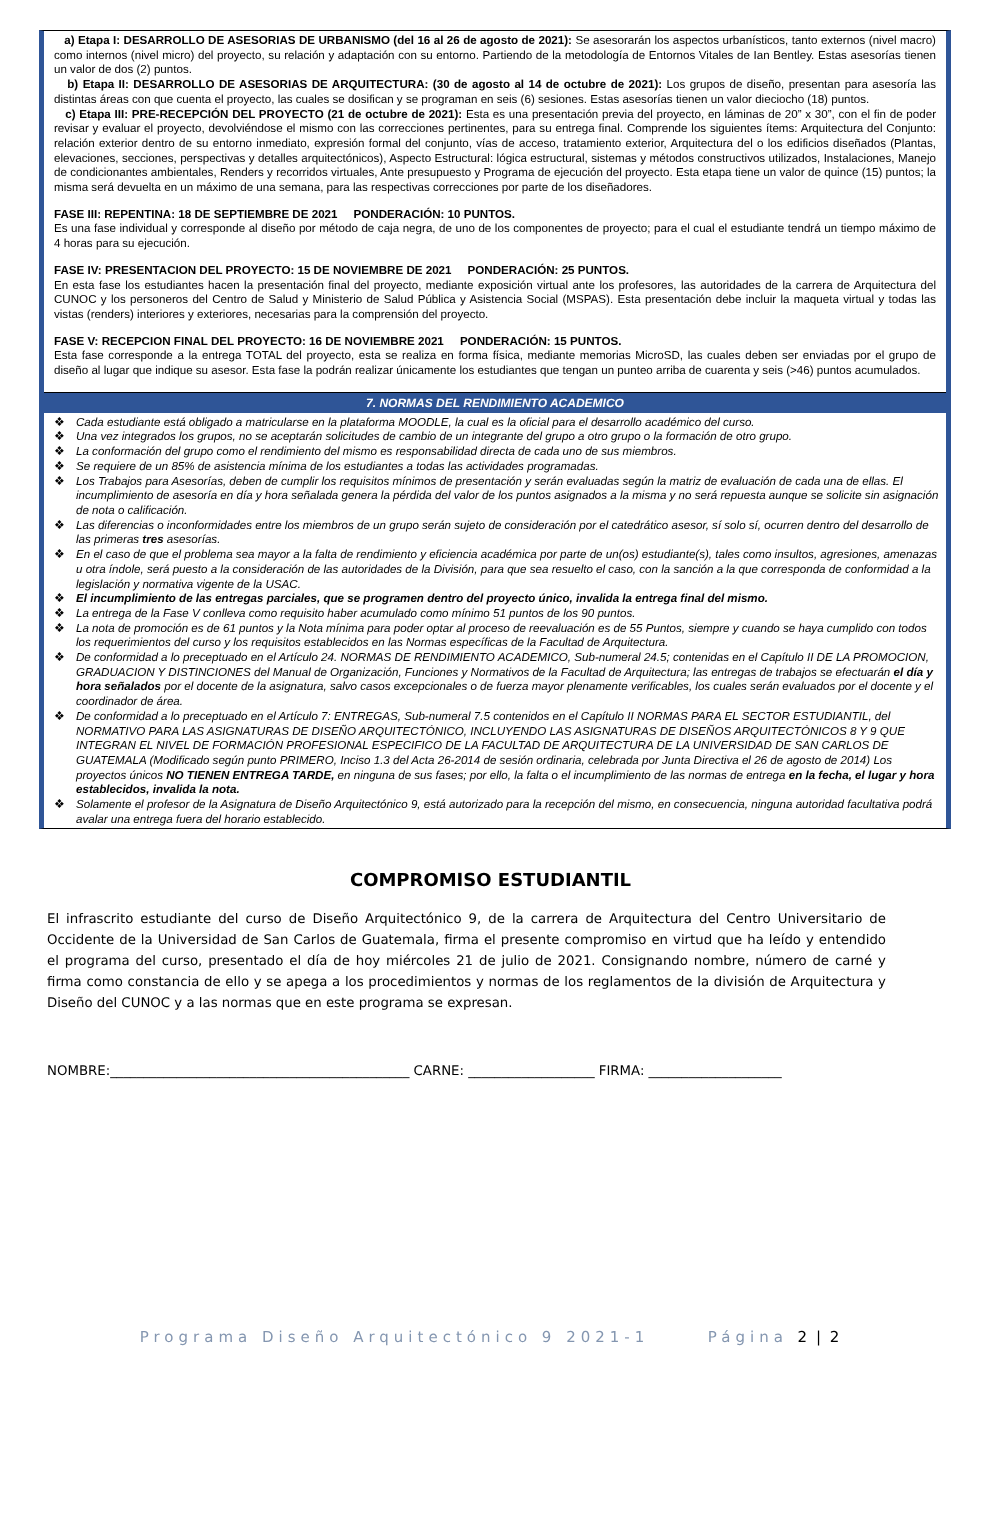a) Etapa I: DESARROLLO DE ASESORIAS DE URBANISMO (del 16 al 26 de agosto de 2021): Se asesorarán los aspectos urbanísticos, tanto externos (nivel macro) como internos (nivel micro) del proyecto, su relación y adaptación con su entorno. Partiendo de la metodología de Entornos Vitales de Ian Bentley. Estas asesorías tienen un valor de dos (2) puntos.
b) Etapa II: DESARROLLO DE ASESORIAS DE ARQUITECTURA: (30 de agosto al 14 de octubre de 2021): Los grupos de diseño, presentan para asesoría las distintas áreas con que cuenta el proyecto, las cuales se dosifican y se programan en seis (6) sesiones. Estas asesorías tienen un valor dieciocho (18) puntos.
c) Etapa III: PRE-RECEPCIÓN DEL PROYECTO (21 de octubre de 2021): Esta es una presentación previa del proyecto, en láminas de 20” x 30”, con el fin de poder revisar y evaluar el proyecto, devolviéndose el mismo con las correcciones pertinentes, para su entrega final. Comprende los siguientes ítems: Arquitectura del Conjunto: relación exterior dentro de su entorno inmediato, expresión formal del conjunto, vías de acceso, tratamiento exterior, Arquitectura del o los edificios diseñados (Plantas, elevaciones, secciones, perspectivas y detalles arquitectónicos), Aspecto Estructural: lógica estructural, sistemas y métodos constructivos utilizados, Instalaciones, Manejo de condicionantes ambientales, Renders y recorridos virtuales, Ante presupuesto y Programa de ejecución del proyecto. Esta etapa tiene un valor de quince (15) puntos; la misma será devuelta en un máximo de una semana, para las respectivas correcciones por parte de los diseñadores.
FASE III: REPENTINA: 18 DE SEPTIEMBRE DE 2021 PONDERACIÓN: 10 PUNTOS.
Es una fase individual y corresponde al diseño por método de caja negra, de uno de los componentes de proyecto; para el cual el estudiante tendrá un tiempo máximo de 4 horas para su ejecución.
FASE IV: PRESENTACION DEL PROYECTO: 15 DE NOVIEMBRE DE 2021 PONDERACIÓN: 25 PUNTOS.
En esta fase los estudiantes hacen la presentación final del proyecto, mediante exposición virtual ante los profesores, las autoridades de la carrera de Arquitectura del CUNOC y los personeros del Centro de Salud y Ministerio de Salud Pública y Asistencia Social (MSPAS). Esta presentación debe incluir la maqueta virtual y todas las vistas (renders) interiores y exteriores, necesarias para la comprensión del proyecto.
FASE V: RECEPCION FINAL DEL PROYECTO: 16 DE NOVIEMBRE 2021 PONDERACIÓN: 15 PUNTOS.
Esta fase corresponde a la entrega TOTAL del proyecto, esta se realiza en forma física, mediante memorias MicroSD, las cuales deben ser enviadas por el grupo de diseño al lugar que indique su asesor. Esta fase la podrán realizar únicamente los estudiantes que tengan un punteo arriba de cuarenta y seis (>46) puntos acumulados.
7. NORMAS DEL RENDIMIENTO ACADEMICO
❖ Cada estudiante está obligado a matricularse en la plataforma MOODLE, la cual es la oficial para el desarrollo académico del curso.
❖ Una vez integrados los grupos, no se aceptarán solicitudes de cambio de un integrante del grupo a otro grupo o la formación de otro grupo.
❖ La conformación del grupo como el rendimiento del mismo es responsabilidad directa de cada uno de sus miembros.
❖ Se requiere de un 85% de asistencia mínima de los estudiantes a todas las actividades programadas.
❖ Los Trabajos para Asesorías, deben de cumplir los requisitos mínimos de presentación y serán evaluadas según la matriz de evaluación de cada una de ellas. El incumplimiento de asesoría en día y hora señalada genera la pérdida del valor de los puntos asignados a la misma y no será repuesta aunque se solicite sin asignación de nota o calificación.
❖ Las diferencias o inconformidades entre los miembros de un grupo serán sujeto de consideración por el catedrático asesor, sí solo sí, ocurren dentro del desarrollo de las primeras tres asesorías.
❖ En el caso de que el problema sea mayor a la falta de rendimiento y eficiencia académica por parte de un(os) estudiante(s), tales como insultos, agresiones, amenazas u otra índole, será puesto a la consideración de las autoridades de la División, para que sea resuelto el caso, con la sanción a la que corresponda de conformidad a la legislación y normativa vigente de la USAC.
❖ El incumplimiento de las entregas parciales, que se programen dentro del proyecto único, invalida la entrega final del mismo.
❖ La entrega de la Fase V conlleva como requisito haber acumulado como mínimo 51 puntos de los 90 puntos.
❖ La nota de promoción es de 61 puntos y la Nota mínima para poder optar al proceso de reevaluación es de 55 Puntos, siempre y cuando se haya cumplido con todos los requerimientos del curso y los requisitos establecidos en las Normas específicas de la Facultad de Arquitectura.
❖ De conformidad a lo preceptuado en el Artículo 24. NORMAS DE RENDIMIENTO ACADEMICO, Sub-numeral 24.5; contenidas en el Capítulo II DE LA PROMOCION, GRADUACION Y DISTINCIONES del Manual de Organización, Funciones y Normativos de la Facultad de Arquitectura; las entregas de trabajos se efectuarán el día y hora señalados por el docente de la asignatura, salvo casos excepcionales o de fuerza mayor plenamente verificables, los cuales serán evaluados por el docente y el coordinador de área.
❖ De conformidad a lo preceptuado en el Artículo 7: ENTREGAS, Sub-numeral 7.5 contenidos en el Capítulo II NORMAS PARA EL SECTOR ESTUDIANTIL, del NORMATIVO PARA LAS ASIGNATURAS DE DISEÑO ARQUITECTÓNICO, INCLUYENDO LAS ASIGNATURAS DE DISEÑOS ARQUITECTÓNICOS 8 Y 9 QUE INTEGRAN EL NIVEL DE FORMACIÓN PROFESIONAL ESPECIFICO DE LA FACULTAD DE ARQUITECTURA DE LA UNIVERSIDAD DE SAN CARLOS DE GUATEMALA (Modificado según punto PRIMERO, Inciso 1.3 del Acta 26-2014 de sesión ordinaria, celebrada por Junta Directiva el 26 de agosto de 2014) Los proyectos únicos NO TIENEN ENTREGA TARDE, en ninguna de sus fases; por ello, la falta o el incumplimiento de las normas de entrega en la fecha, el lugar y hora establecidos, invalida la nota.
❖ Solamente el profesor de la Asignatura de Diseño Arquitectónico 9, está autorizado para la recepción del mismo, en consecuencia, ninguna autoridad facultativa podrá avalar una entrega fuera del horario establecido.
COMPROMISO ESTUDIANTIL
El infrascrito estudiante del curso de Diseño Arquitectónico 9, de la carrera de Arquitectura del Centro Universitario de Occidente de la Universidad de San Carlos de Guatemala, firma el presente compromiso en virtud que ha leído y entendido el programa del curso, presentado el día de hoy miércoles 21 de julio de 2021. Consignando nombre, número de carné y firma como constancia de ello y se apega a los procedimientos y normas de los reglamentos de la división de Arquitectura y Diseño del CUNOC y a las normas que en este programa se expresan.
NOMBRE:_____________________________________________ CARNE: ___________________ FIRMA: ____________________
Programa Diseño Arquitectónico 9 2021-1 Página 2 | 2